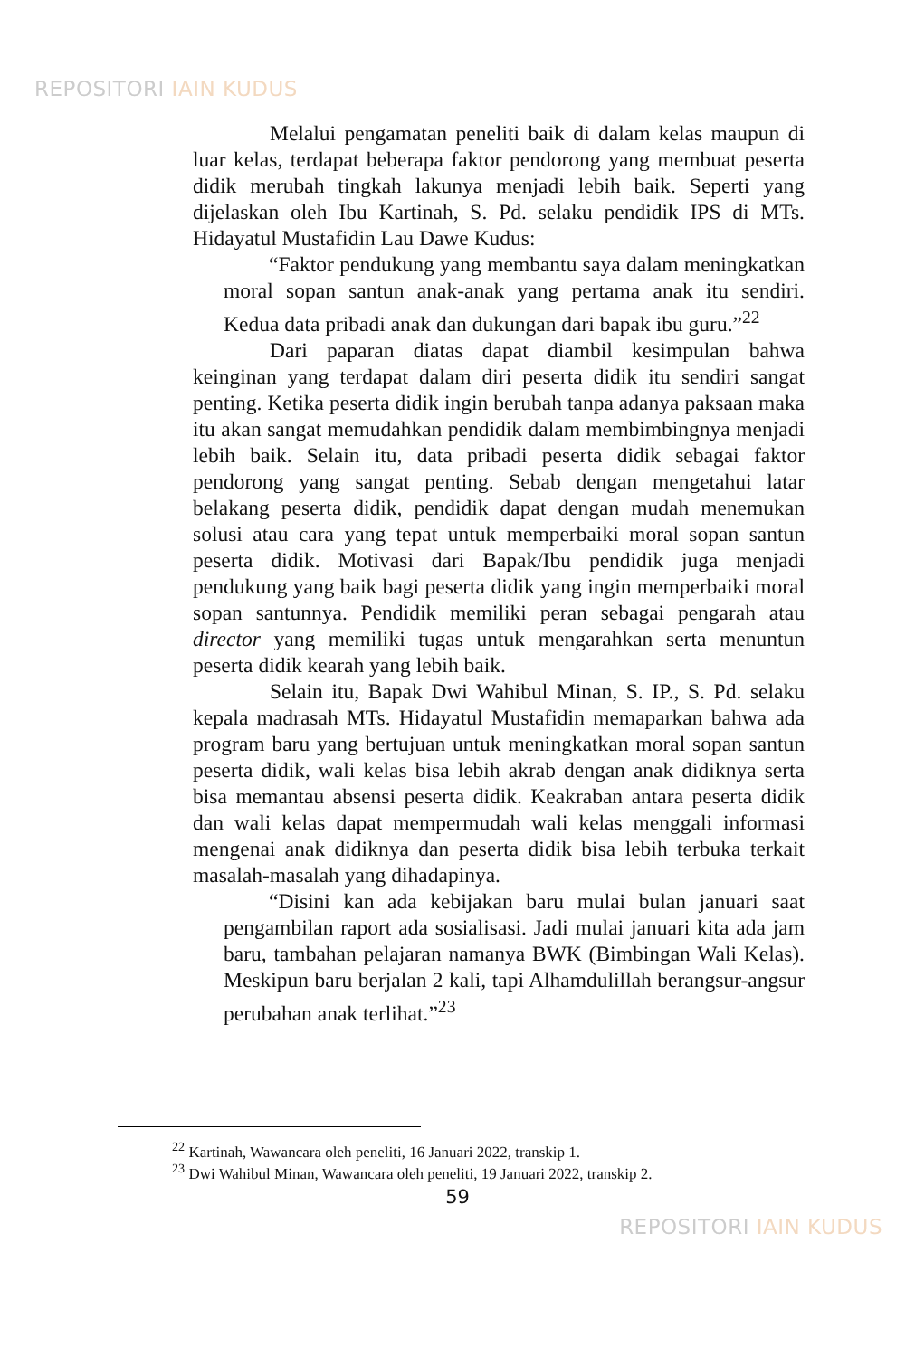REPOSITORI IAIN KUDUS
Melalui pengamatan peneliti baik di dalam kelas maupun di luar kelas, terdapat beberapa faktor pendorong yang membuat peserta didik merubah tingkah lakunya menjadi lebih baik. Seperti yang dijelaskan oleh Ibu Kartinah, S. Pd. selaku pendidik IPS di MTs. Hidayatul Mustafidin Lau Dawe Kudus:
“Faktor pendukung yang membantu saya dalam meningkatkan moral sopan santun anak-anak yang pertama anak itu sendiri. Kedua data pribadi anak dan dukungan dari bapak ibu guru.”<sup>22</sup>
Dari paparan diatas dapat diambil kesimpulan bahwa keinginan yang terdapat dalam diri peserta didik itu sendiri sangat penting. Ketika peserta didik ingin berubah tanpa adanya paksaan maka itu akan sangat memudahkan pendidik dalam membimbingnya menjadi lebih baik. Selain itu, data pribadi peserta didik sebagai faktor pendorong yang sangat penting. Sebab dengan mengetahui latar belakang peserta didik, pendidik dapat dengan mudah menemukan solusi atau cara yang tepat untuk memperbaiki moral sopan santun peserta didik. Motivasi dari Bapak/Ibu pendidik juga menjadi pendukung yang baik bagi peserta didik yang ingin memperbaiki moral sopan santunnya. Pendidik memiliki peran sebagai pengarah atau director yang memiliki tugas untuk mengarahkan serta menuntun peserta didik kearah yang lebih baik.
Selain itu, Bapak Dwi Wahibul Minan, S. IP., S. Pd. selaku kepala madrasah MTs. Hidayatul Mustafidin memaparkan bahwa ada program baru yang bertujuan untuk meningkatkan moral sopan santun peserta didik, wali kelas bisa lebih akrab dengan anak didiknya serta bisa memantau absensi peserta didik. Keakraban antara peserta didik dan wali kelas dapat mempermudah wali kelas menggali informasi mengenai anak didiknya dan peserta didik bisa lebih terbuka terkait masalah-masalah yang dihadapinya.
“Disini kan ada kebijakan baru mulai bulan januari saat pengambilan raport ada sosialisasi. Jadi mulai januari kita ada jam baru, tambahan pelajaran namanya BWK (Bimbingan Wali Kelas). Meskipun baru berjalan 2 kali, tapi Alhamdulillah berangsur-angsur perubahan anak terlihat.”<sup>23</sup>
<sup>22</sup> Kartinah, Wawancara oleh peneliti, 16 Januari 2022, transkip 1.
<sup>23</sup> Dwi Wahibul Minan, Wawancara oleh peneliti, 19 Januari 2022, transkip 2.
59
REPOSITORI IAIN KUDUS